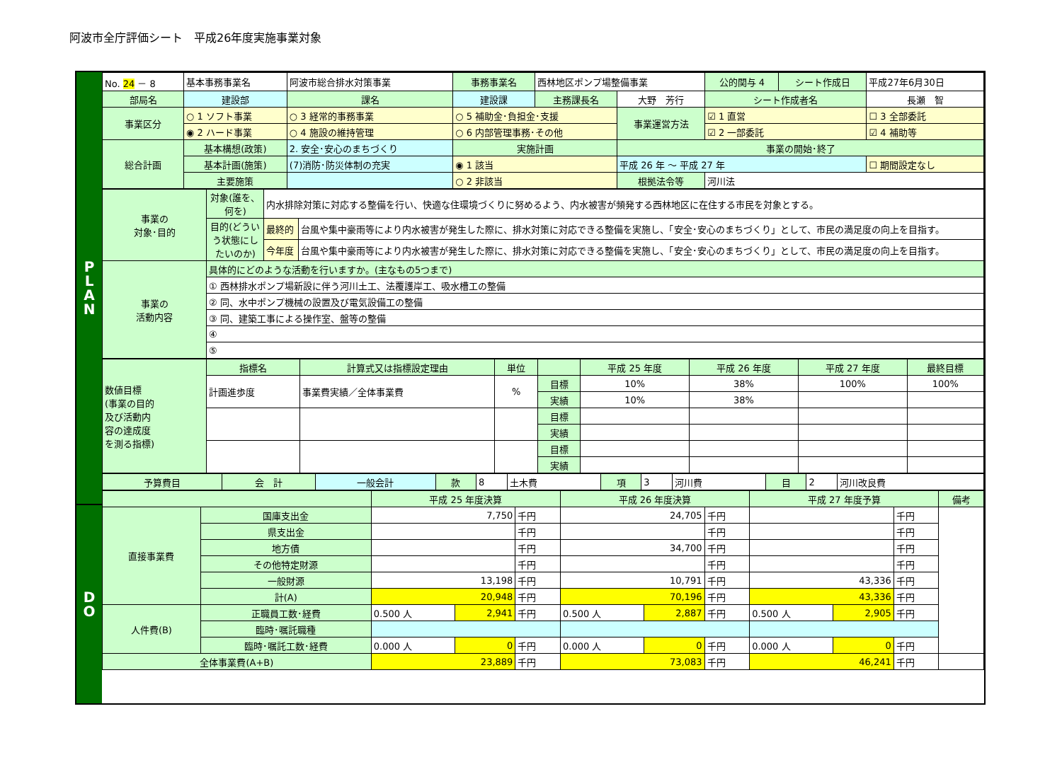阿波市全庁評価シート　平成26年度実施事業対象
P
L
A
N
D
O
| No. 24 － 8 | 基本事務事業名 | 阿波市総合排水対策事業 | | 事務事業名 | 西林地区ポンプ場整備事業 | | 公的関与 4 | シート作成日 | 平成27年6月30日 |
| 部局名 | 建設部 | | 課名 | 建設課 | 主務課長名 | 大野 芳行 | シート作成者名 | | 長瀬 智 |
| 事業区分 | ○ 1 ソフト事業 | | ○ 3 経常的事務事業 | ○ 5 補助金･負担金･支援 | | 事業運営方法 | ☑ 1 直営 | | ☐ 3 全部委託 |
| | ◉ 2 ハード事業 | | ○ 4 施設の維持管理 | ○ 6 内部管理事務･その他 | | | ☑ 2 一部委託 | | ☑ 4 補助等 |
| 総合計画 | 基本構想(政策) | 2. 安全･安心のまちづくり | | 実施計画 | | 事業の開始･終了 | | | |
| | 基本計画(施策) | (7)消防･防災体制の充実 | | ◉ 1 該当 | | 平成 26 年 ～ 平成 27 年 | | | ☐ 期間設定なし |
| | 主要施策 | | | ○ 2 非該当 | | 根拠法令等 | 河川法 | | |
| 事業の 対象･目的 | 対象(誰を、 何を) | 内水排除対策に対応する整備を行い、快適な住環境づくりに努めるよう、内水被害が頻発する西林地区に在住する市民を対象とする。 | |
| | 目的(どうい う状態にし たいのか) | 最終的 | 台風や集中豪雨等により内水被害が発生した際に、排水対策に対応できる整備を実施し、「安全･安心のまちづくり」として、市民の満足度の向上を目指す。 |
| | | 今年度 | 台風や集中豪雨等により内水被害が発生した際に、排水対策に対応できる整備を実施し、「安全･安心のまちづくり」として、市民の満足度の向上を目指す。 |
| 事業の 活動内容 | 具体的にどのような活動を行いますか。(主なもの5つまで) | | |
| | ① 西林排水ポンプ場新設に伴う河川土工、法覆護岸工、吸水槽工の整備 | | |
| | ② 同、水中ポンプ機械の設置及び電気設備工の整備 | | |
| | ③ 同、建築工事による操作室、盤等の整備 | | |
| | ④ | | |
| | ⑤ | | |
| 数値目標 (事業の目的 及び活動内 容の達成度 を測る指標) | 指標名 | 計算式又は指標設定理由 | 単位 | | 平成 25 年度 | 平成 26 年度 | 平成 27 年度 | 最終目標 |
| | 計画進歩度 | 事業費実績／全体事業費 | % | 目標 | 10% | 38% | 100% | 100% |
| | | | | 実績 | 10% | 38% | | |
| | | | | 目標 | | | | |
| | | | | 実績 | | | | |
| | | | | 目標 | | | | |
| | | | | 実績 | | | | |
| 予算費目 | 会 計 | 一般会計 | 款 | 8 | 土木費 | 項 | 3 | 河川費 | 目 | 2 | 河川改良費 |
| | | 平成 25 年度決算 | | | 平成 26 年度決算 | | | 平成 27 年度予算 | | | 備考 |
| 直接事業費 | 国庫支出金 | 7,750 | | 千円 | 24,705 | | 千円 | | | 千円 | |
| | 県支出金 | | | 千円 | | | 千円 | | | 千円 | |
| | 地方債 | | | 千円 | 34,700 | | 千円 | | | 千円 | |
| | その他特定財源 | | | 千円 | | | 千円 | | | 千円 | |
| | 一般財源 | 13,198 | | 千円 | 10,791 | | 千円 | 43,336 | | 千円 | |
| | 計(A) | 20,948 | | 千円 | 70,196 | | 千円 | 43,336 | | 千円 | |
| 人件費(B) | 正職員工数･経費 | 0.500 人 | 2,941 | 千円 | 0.500 人 | 2,887 | 千円 | 0.500 人 | 2,905 | 千円 | |
| | 臨時･嘱託職種 | | | | | | | | | | |
| | 臨時･嘱託工数･経費 | 0.000 人 | 0 | 千円 | 0.000 人 | 0 | 千円 | 0.000 人 | 0 | 千円 | |
| 全体事業費(A+B) | | 23,889 | | 千円 | 73,083 | | 千円 | 46,241 | | 千円 | |